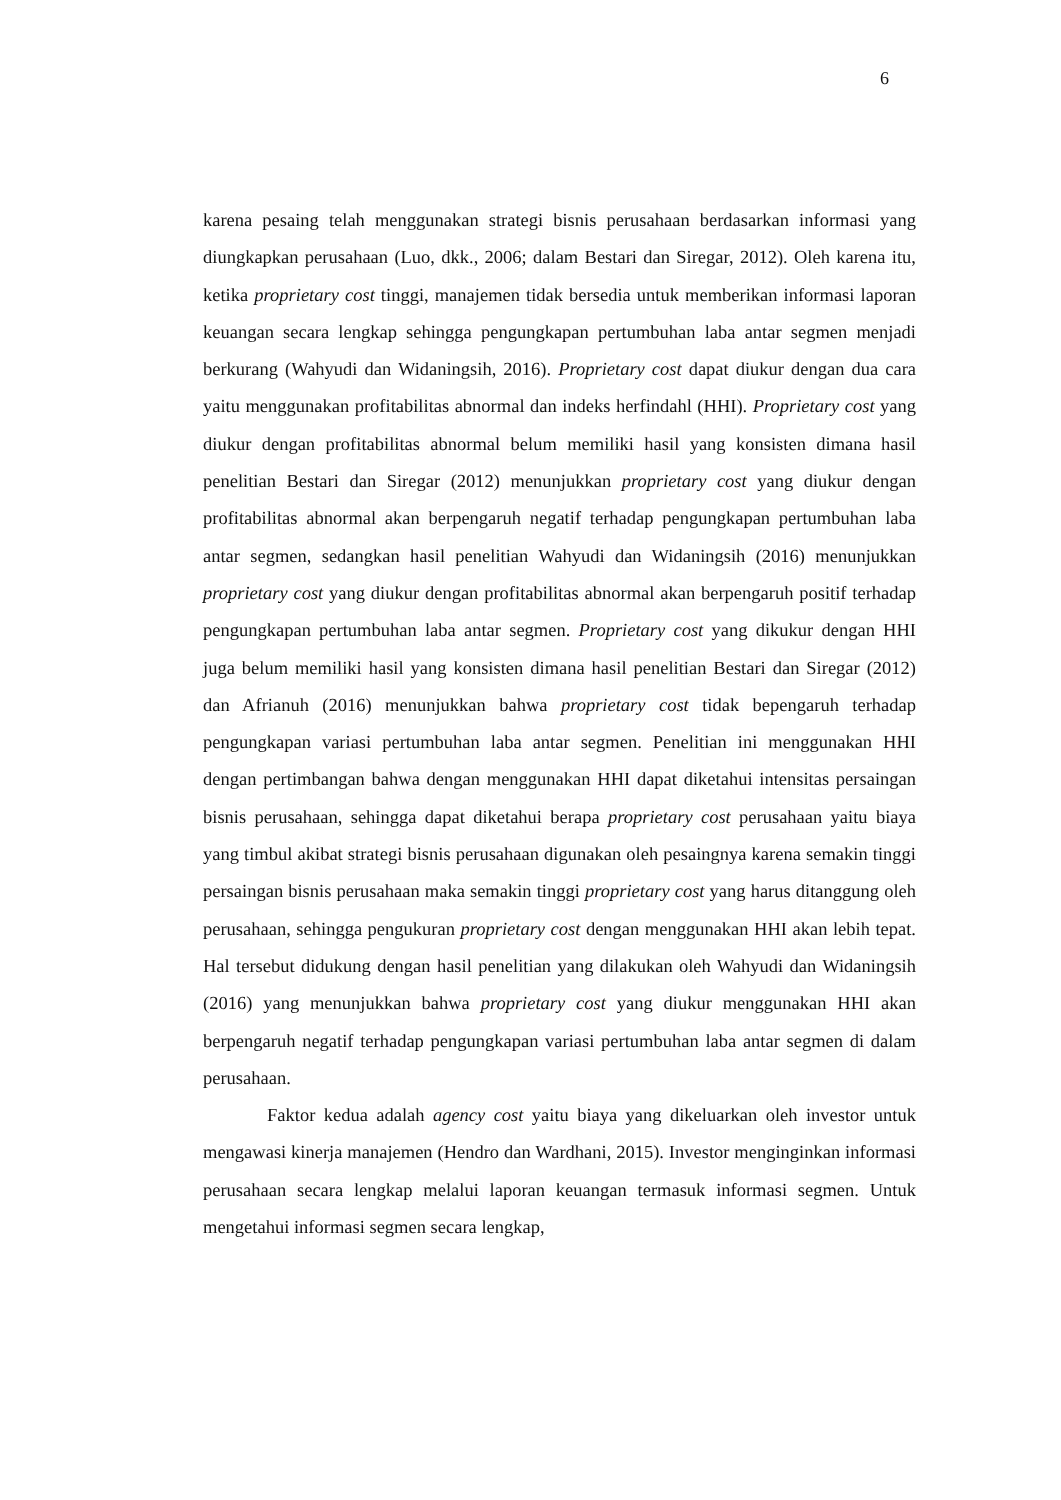6
karena pesaing telah menggunakan strategi bisnis perusahaan berdasarkan informasi yang diungkapkan perusahaan (Luo, dkk., 2006; dalam Bestari dan Siregar, 2012). Oleh karena itu, ketika proprietary cost tinggi, manajemen tidak bersedia untuk memberikan informasi laporan keuangan secara lengkap sehingga pengungkapan pertumbuhan laba antar segmen menjadi berkurang (Wahyudi dan Widaningsih, 2016). Proprietary cost dapat diukur dengan dua cara yaitu menggunakan profitabilitas abnormal dan indeks herfindahl (HHI). Proprietary cost yang diukur dengan profitabilitas abnormal belum memiliki hasil yang konsisten dimana hasil penelitian Bestari dan Siregar (2012) menunjukkan proprietary cost yang diukur dengan profitabilitas abnormal akan berpengaruh negatif terhadap pengungkapan pertumbuhan laba antar segmen, sedangkan hasil penelitian Wahyudi dan Widaningsih (2016) menunjukkan proprietary cost yang diukur dengan profitabilitas abnormal akan berpengaruh positif terhadap pengungkapan pertumbuhan laba antar segmen. Proprietary cost yang dikukur dengan HHI juga belum memiliki hasil yang konsisten dimana hasil penelitian Bestari dan Siregar (2012) dan Afrianuh (2016) menunjukkan bahwa proprietary cost tidak bepengaruh terhadap pengungkapan variasi pertumbuhan laba antar segmen. Penelitian ini menggunakan HHI dengan pertimbangan bahwa dengan menggunakan HHI dapat diketahui intensitas persaingan bisnis perusahaan, sehingga dapat diketahui berapa proprietary cost perusahaan yaitu biaya yang timbul akibat strategi bisnis perusahaan digunakan oleh pesaingnya karena semakin tinggi persaingan bisnis perusahaan maka semakin tinggi proprietary cost yang harus ditanggung oleh perusahaan, sehingga pengukuran proprietary cost dengan menggunakan HHI akan lebih tepat. Hal tersebut didukung dengan hasil penelitian yang dilakukan oleh Wahyudi dan Widaningsih (2016) yang menunjukkan bahwa proprietary cost yang diukur menggunakan HHI akan berpengaruh negatif terhadap pengungkapan variasi pertumbuhan laba antar segmen di dalam perusahaan.
Faktor kedua adalah agency cost yaitu biaya yang dikeluarkan oleh investor untuk mengawasi kinerja manajemen (Hendro dan Wardhani, 2015). Investor menginginkan informasi perusahaan secara lengkap melalui laporan keuangan termasuk informasi segmen. Untuk mengetahui informasi segmen secara lengkap,